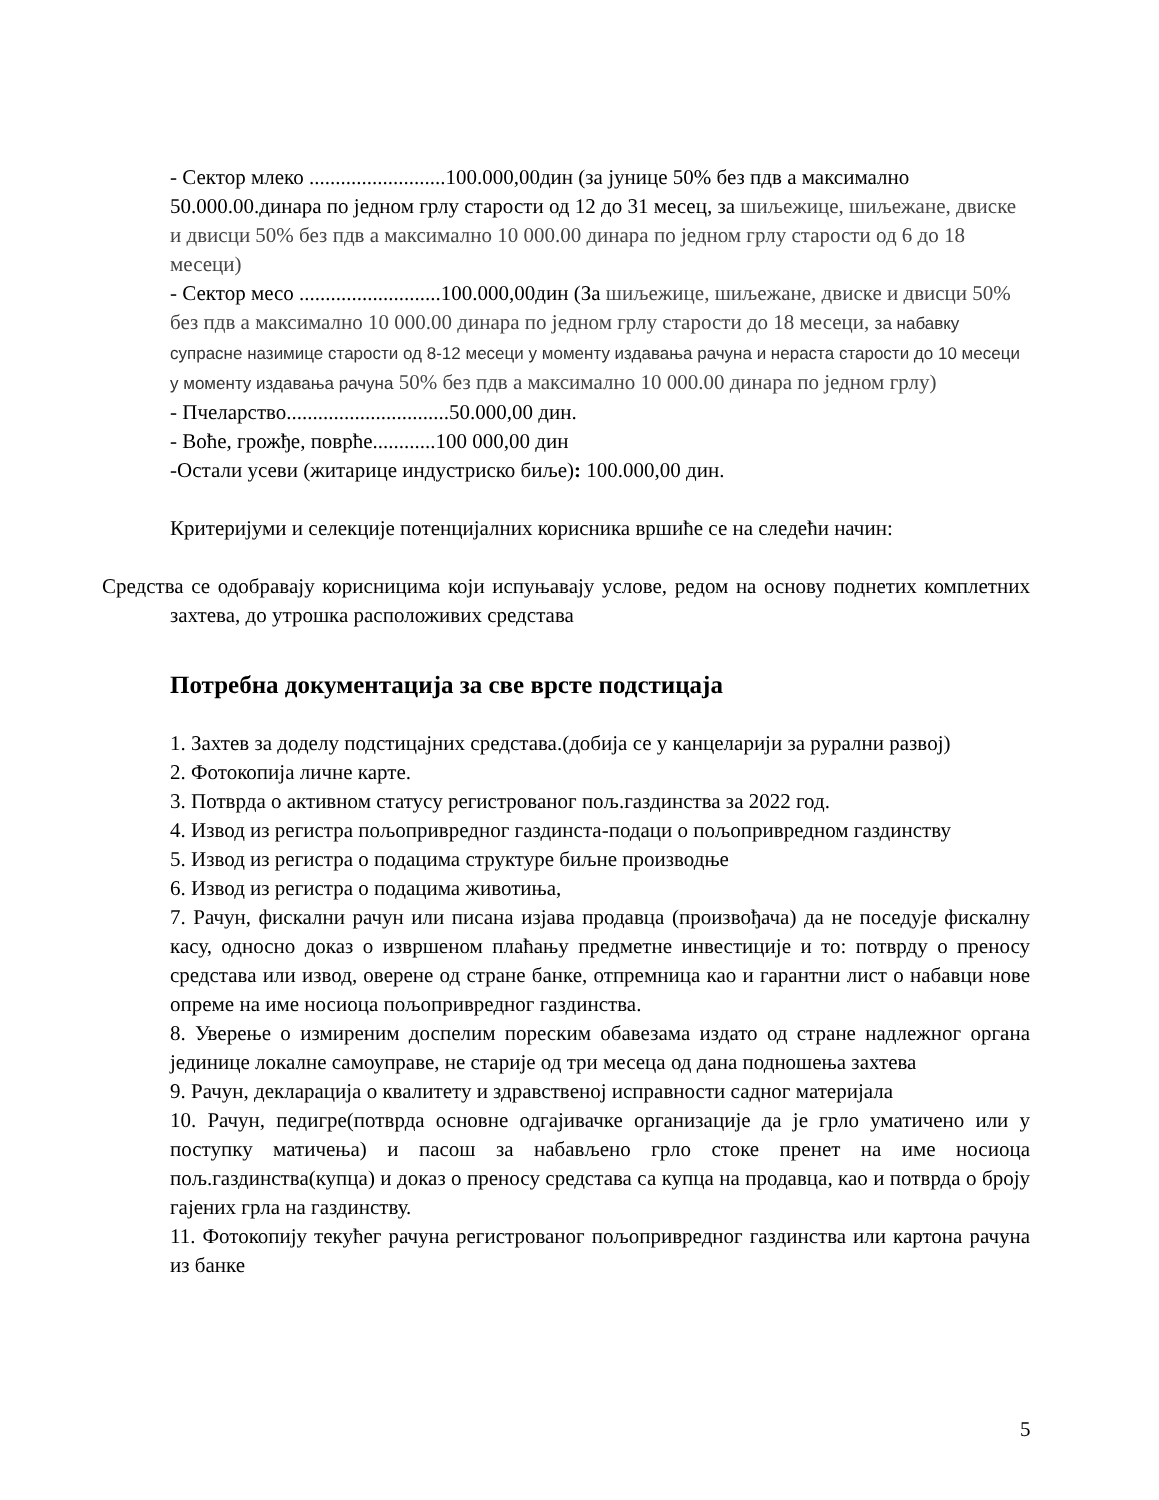- Сектор млеко ..........................100.000,00дин (за јунице 50% без пдв а максимално 50.000.00.динара по једном грлу старости од 12 до 31 месец, за шиљежице, шиљежане, двиске и двисци 50% без пдв а максимално 10 000.00 динара по једном грлу старости од 6 до 18 месеци)
- Сектор месо ...........................100.000,00дин (За шиљежице, шиљежане, двиске и двисци 50% без пдв а максимално 10 000.00 динара по једном грлу старости до 18 месеци, за набавку супрасне назимице старости од 8-12 месеци у моменту издавања рачуна и нераста старости до 10 месеци у моменту издавања рачуна 50% без пдв а максимално 10 000.00 динара по једном грлу)
- Пчеларство...............................50.000,00 дин.
- Воће, грожђе, поврће............100 000,00 дин
-Остали усеви (житарице индустриско биље): 100.000,00 дин.
Критеријуми и селекције потенцијалних корисника вршиће се на следећи начин:
Средства се одобравају корисницима који испуњавају услове, редом на основу поднетих комплетних захтева, до утрошка расположивих средстава
Потребна документација за све врсте подстицаја
1. Захтев за доделу подстицајних средстава.(добија се у канцеларији за рурални развој)
2. Фотокопија личне карте.
3. Потврда о активном статусу регистрованог пољ.газдинства за 2022 год.
4. Извод из регистра пољопривредног газдинста-подаци о пољопривредном газдинству
5. Извод из регистра о подацима структуре биљне производње
6. Извод из регистра о подацима животиња,
7. Рачун, фискални рачун или писана изјава продавца (произвођача) да не поседује фискалну касу, односно доказ о извршеном плаћању предметне инвестиције и то: потврду о преносу средстава или извод, оверене од стране банке, отпремница као и гарантни лист о набавци нове опреме на име носиоца пољопривредног газдинства.
8. Уверење о измиреним доспелим пореским обавезама издато од стране надлежног органа јединице локалне самоуправе, не старије од три месеца од дана подношења захтева
9. Рачун, декларација о квалитету и здравственој исправности садног материјала
10. Рачун, педигре(потврда основне одгајивачке организације да је грло уматичено или у поступку матичења) и пасош за набављено грло стоке пренет на име носиоца пољ.газдинства(купца) и доказ о преносу средстава са купца на продавца, као и потврда о броју гајених грла на газдинству.
11. Фотокопију текућег рачуна регистрованог пољопривредног газдинства или картона рачуна из банке
5